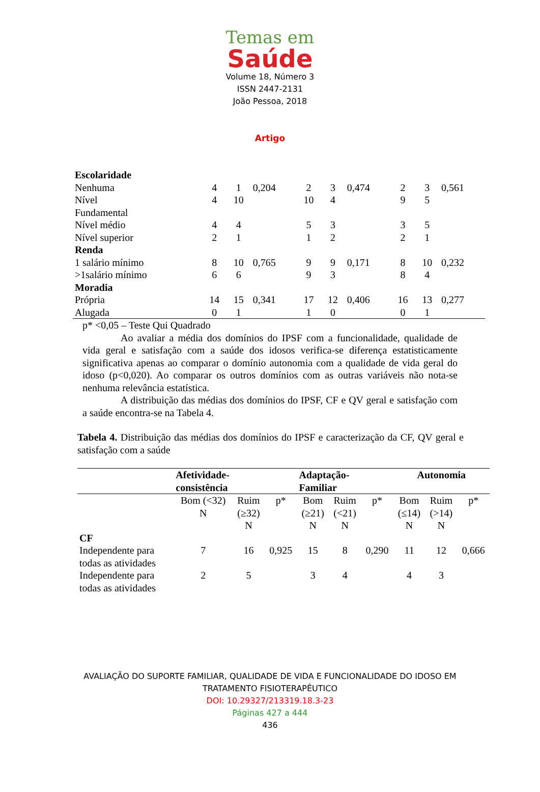Temas em
Saúde
Volume 18, Número 3
ISSN 2447-2131
João Pessoa, 2018
Artigo
| Escolaridade | | | | | | | | | |
| Nenhuma | 4 | 1 | 0,204 | 2 | 3 | 0,474 | 2 | 3 | 0,561 |
| Nível Fundamental | 4 | 10 | | 10 | 4 | | 9 | 5 | |
| Nível médio | 4 | 4 | | 5 | 3 | | 3 | 5 | |
| Nível superior | 2 | 1 | | 1 | 2 | | 2 | 1 | |
| Renda | | | | | | | | | |
| 1 salário mínimo | 8 | 10 | 0,765 | 9 | 9 | 0,171 | 8 | 10 | 0,232 |
| >1salário mínimo | 6 | 6 | | 9 | 3 | | 8 | 4 | |
| Moradia | | | | | | | | | |
| Própria | 14 | 15 | 0,341 | 17 | 12 | 0,406 | 16 | 13 | 0,277 |
| Alugada | 0 | 1 | | 1 | 0 | | 0 | 1 | |
p* <0,05 – Teste Qui Quadrado
Ao avaliar a média dos domínios do IPSF com a funcionalidade, qualidade de vida geral e satisfação com a saúde dos idosos verifica-se diferença estatisticamente significativa apenas ao comparar o domínio autonomia com a qualidade de vida geral do idoso (p<0,020). Ao comparar os outros domínios com as outras variáveis não nota-se nenhuma relevância estatística.
A distribuição das médias dos domínios do IPSF, CF e QV geral e satisfação com a saúde encontra-se na Tabela 4.
Tabela 4. Distribuição das médias dos domínios do IPSF e caracterização da CF, QV geral e satisfação com a saúde
| | Afetividade- consistência | | | Adaptação- Familiar | | | Autonomia | | |
| --- | --- | --- | --- | --- | --- | --- | --- | --- | --- |
| | Bom (<32) N | Ruim (≥32) N | p* | Bom (≥21) N | Ruim (<21) N | p* | Bom (≤14) N | Ruim (>14) N | p* |
| CF | | | | | | | | | |
| Independente para todas as atividades | 7 | 16 | 0,925 | 15 | 8 | 0,290 | 11 | 12 | 0,666 |
| Independente para todas as atividades | 2 | 5 | | 3 | 4 | | 4 | 3 | |
AVALIAÇÃO DO SUPORTE FAMILIAR, QUALIDADE DE VIDA E FUNCIONALIDADE DO IDOSO EM
TRATAMENTO FISIOTERAPÊUTICO
DOI: 10.29327/213319.18.3-23
Páginas 427 a 444
436